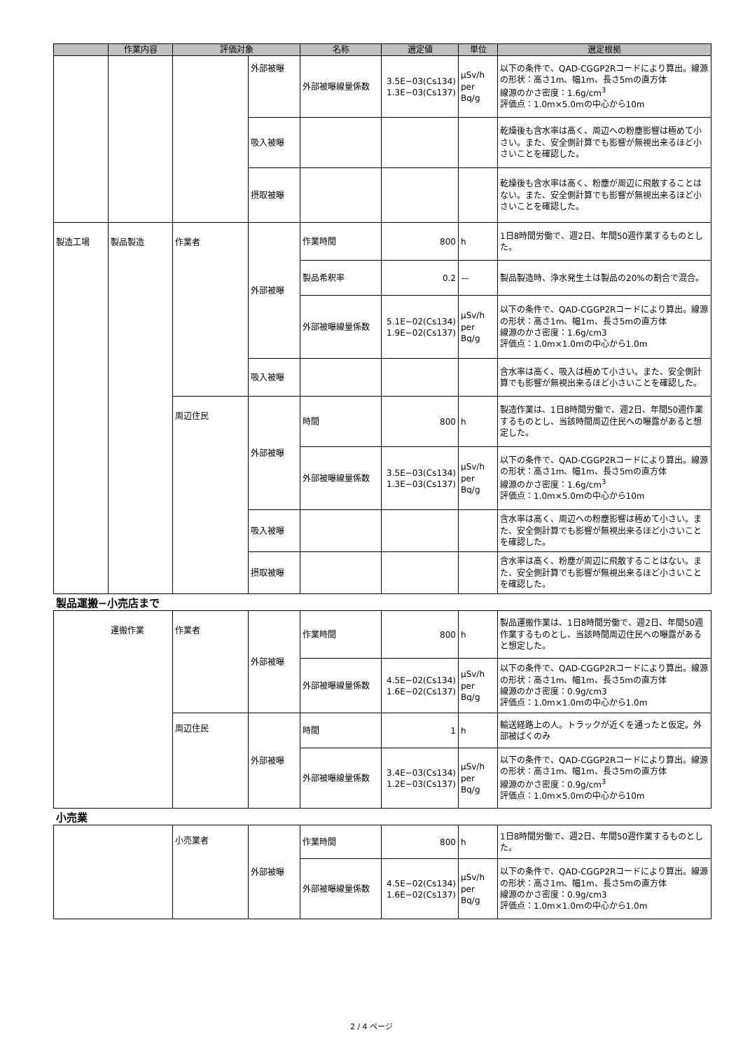| | 作業内容 | 評価対象 | | 名称 | 選定値 | 単位 | 選定根拠 |
| --- | --- | --- | --- | --- | --- | --- | --- |
| | | | 外部被曝 | 外部被曝線量係数 | 3.5E−03(Cs134) 1.3E−03(Cs137) | μSv/h per Bq/g | 以下の条件で、QAD-CGGP2Rコードにより算出。線源の形状：高さ1m、幅1m、長さ5mの直方体 線源のかさ密度：1.6g/cm<sup>3</sup> 評価点：1.0m×5.0mの中心から10m |
| | | | 吸入被曝 | | | | 乾燥後も含水率は高く、周辺への粉塵影響は極めて小さい。また、安全側計算でも影響が無視出来るほど小さいことを確認した。 |
| | | | 摂取被曝 | | | | 乾燥後も含水率は高く、粉塵が周辺に飛散することはない。また、安全側計算でも影響が無視出来るほど小さいことを確認した。 |
| 製造工場 | 製品製造 | 作業者 | 外部被曝 | 作業時間 | 800 | h | 1日8時間労働で、週2日、年間50週作業するものとした。 |
| | | | | 製品希釈率 | 0.2 | — | 製品製造時、浄水発生土は製品の20%の割合で混合。 |
| | | | | 外部被曝線量係数 | 5.1E−02(Cs134) 1.9E−02(Cs137) | μSv/h per Bq/g | 以下の条件で、QAD-CGGP2Rコードにより算出。線源の形状：高さ1m、幅1m、長さ5mの直方体 線源のかさ密度：1.6g/cm3 評価点：1.0m×1.0mの中心から1.0m |
| | | | 吸入被曝 | | | | 含水率は高く、吸入は極めて小さい。また、安全側計算でも影響が無視出来るほど小さいことを確認した。 |
| | | 周辺住民 | 外部被曝 | 時間 | 800 | h | 製造作業は、1日8時間労働で、週2日、年間50週作業するものとし、当該時間周辺住民への曝露があると想定した。 |
| | | | | 外部被曝線量係数 | 3.5E−03(Cs134) 1.3E−03(Cs137) | μSv/h per Bq/g | 以下の条件で、QAD-CGGP2Rコードにより算出。線源の形状：高さ1m、幅1m、長さ5mの直方体 線源のかさ密度：1.6g/cm<sup>3</sup> 評価点：1.0m×5.0mの中心から10m |
| | | | 吸入被曝 | | | | 含水率は高く、周辺への粉塵影響は極めて小さい。また、安全側計算でも影響が無視出来るほど小さいことを確認した。 |
| | | | 摂取被曝 | | | | 含水率は高く、粉塵が周辺に飛散することはない。また、安全側計算でも影響が無視出来るほど小さいことを確認した。 |
製品運搬−小売店まで
| | 運搬作業 | 作業者 | 外部被曝 | 作業時間 | 800 | h | 製品運搬作業は、1日8時間労働で、週2日、年間50週作業するものとし、当該時間周辺住民への曝露があると想定した。 |
| | | | | 外部被曝線量係数 | 4.5E−02(Cs134) 1.6E−02(Cs137) | μSv/h per Bq/g | 以下の条件で、QAD-CGGP2Rコードにより算出。線源の形状：高さ1m、幅1m、長さ5mの直方体 線源のかさ密度：0.9g/cm3 評価点：1.0m×1.0mの中心から1.0m |
| | | 周辺住民 | 外部被曝 | 時間 | 1 | h | 輸送経路上の人。トラックが近くを通ったと仮定。外部被ばくのみ |
| | | | | 外部被曝線量係数 | 3.4E−03(Cs134) 1.2E−03(Cs137) | μSv/h per Bq/g | 以下の条件で、QAD-CGGP2Rコードにより算出。線源の形状：高さ1m、幅1m、長さ5mの直方体 線源のかさ密度：0.9g/cm<sup>3</sup> 評価点：1.0m×5.0mの中心から10m |
小売業
| | 小売業者 | 外部被曝 | 作業時間 | 800 | h | 1日8時間労働で、週2日、年間50週作業するものとした。 |
| | | | 外部被曝線量係数 | 4.5E−02(Cs134) 1.6E−02(Cs137) | μSv/h per Bq/g | 以下の条件で、QAD-CGGP2Rコードにより算出。線源の形状：高さ1m、幅1m、長さ5mの直方体 線源のかさ密度：0.9g/cm3 評価点：1.0m×1.0mの中心から1.0m |
2 / 4 ページ